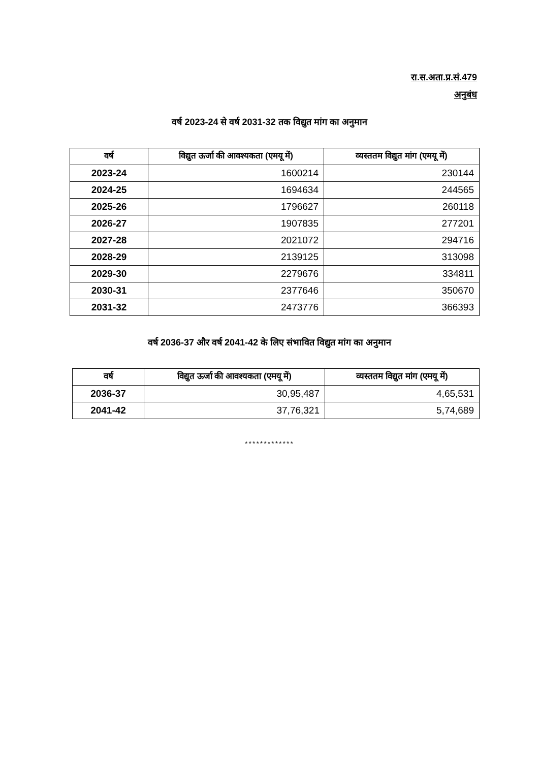रा.स.अता.प्र.सं.479
अनुबंध
वर्ष 2023-24 से वर्ष 2031-32 तक विद्युत मांग का अनुमान
| वर्ष | विद्युत ऊर्जा की आवश्यकता (एमयू में) | व्यस्ततम विद्युत मांग (एमयू में) |
| --- | --- | --- |
| 2023-24 | 1600214 | 230144 |
| 2024-25 | 1694634 | 244565 |
| 2025-26 | 1796627 | 260118 |
| 2026-27 | 1907835 | 277201 |
| 2027-28 | 2021072 | 294716 |
| 2028-29 | 2139125 | 313098 |
| 2029-30 | 2279676 | 334811 |
| 2030-31 | 2377646 | 350670 |
| 2031-32 | 2473776 | 366393 |
वर्ष 2036-37 और वर्ष 2041-42 के लिए संभावित विद्युत मांग का अनुमान
| वर्ष | विद्युत ऊर्जा की आवश्यकता (एमयू में) | व्यस्ततम विद्युत मांग (एमयू में) |
| --- | --- | --- |
| 2036-37 | 30,95,487 | 4,65,531 |
| 2041-42 | 37,76,321 | 5,74,689 |
*************